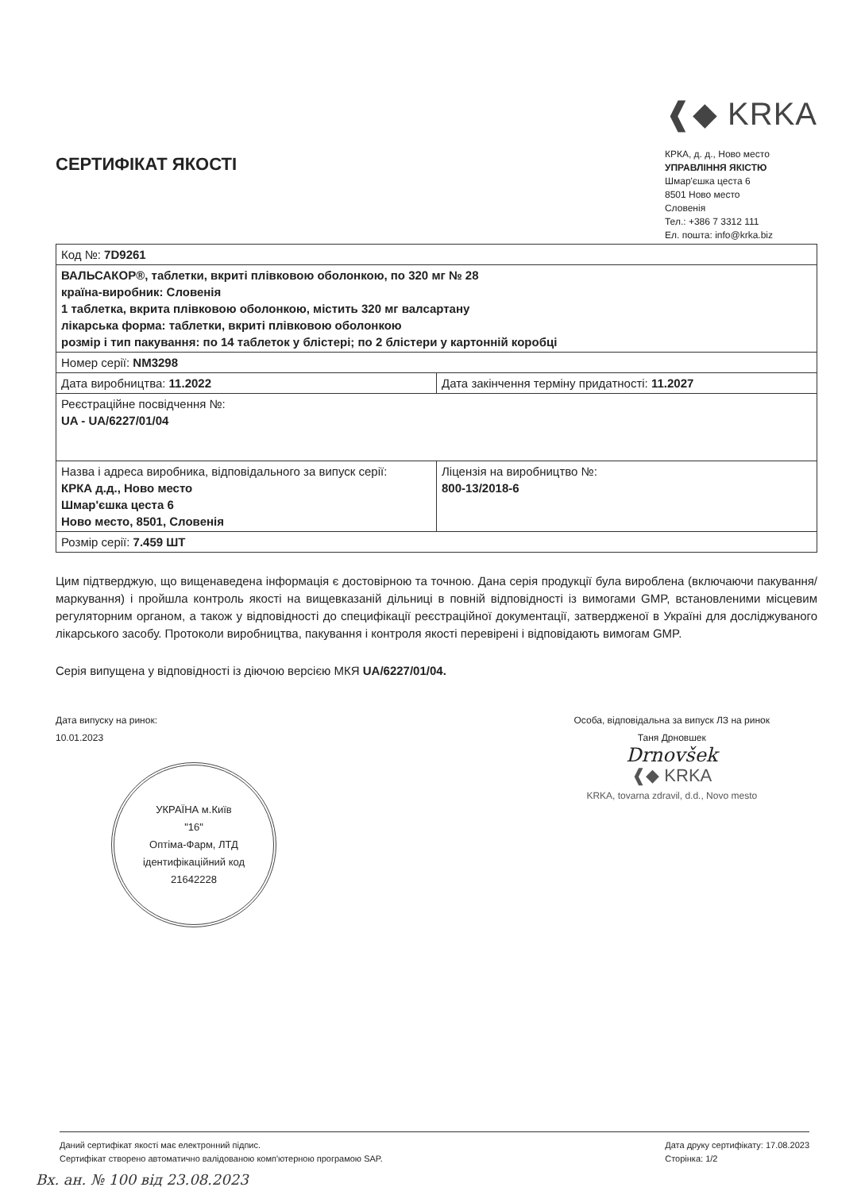СЕРТИФІКАТ ЯКОСТІ
❰◆ KRKA
КРКА, д. д., Ново место
УПРАВЛІННЯ ЯКІСТЮ
Шмар'єшка цеста 6
8501 Ново место
Словенія
Тел.: +386 7 3312 111
Ел. пошта: info@krka.biz
| Код №: 7D9261 | |
| ВАЛЬСАКОР®, таблетки, вкриті плівковою оболонкою, по 320 мг № 28 країна-виробник: Словенія 1 таблетка, вкрита плівковою оболонкою, містить 320 мг валсартану лікарська форма: таблетки, вкриті плівковою оболонкою розмір і тип пакування: по 14 таблеток у блістері; по 2 блістери у картонній коробці | |
| Номер серії: NM3298 | |
| Дата виробництва: 11.2022 | Дата закінчення терміну придатності: 11.2027 |
| Реєстраційне посвідчення №: UA - UA/6227/01/04 | |
| Назва і адреса виробника, відповідального за випуск серії: КРКА д.д., Ново место Шмар'єшка цеста 6 Ново место, 8501, Словенія | Ліцензія на виробництво №: 800-13/2018-6 |
| Розмір серії: 7.459 ШТ | |
Цим підтверджую, що вищенаведена інформація є достовірною та точною. Дана серія продукції була вироблена (включаючи пакування/маркування) і пройшла контроль якості на вищевказаній дільниці в повній відповідності із вимогами GMP, встановленими місцевим регуляторним органом, а також у відповідності до специфікації реєстраційної документації, затвердженої в Україні для досліджуваного лікарського засобу. Протоколи виробництва, пакування і контроля якості перевірені і відповідають вимогам GMP.
Серія випущена у відповідності із діючою версією МКЯ UA/6227/01/04.
Дата випуску на ринок:
10.01.2023
УКРАЇНА м.Київ
"16"
Оптіма-Фарм, ЛТД
ідентифікаційний код
21642228
Особа, відповідальна за випуск ЛЗ на ринок
Таня Дрновшек
Drnovšek
❰◆ KRKA
KRKA, tovarna zdravil, d.d., Novo mesto
Даний сертифікат якості має електронний підпис.
Сертифікат створено автоматично валідованою комп'ютерною програмою SAP.
Дата друку сертифікату: 17.08.2023
Сторінка: 1/2
Вх. ан. № 100 від 23.08.2023